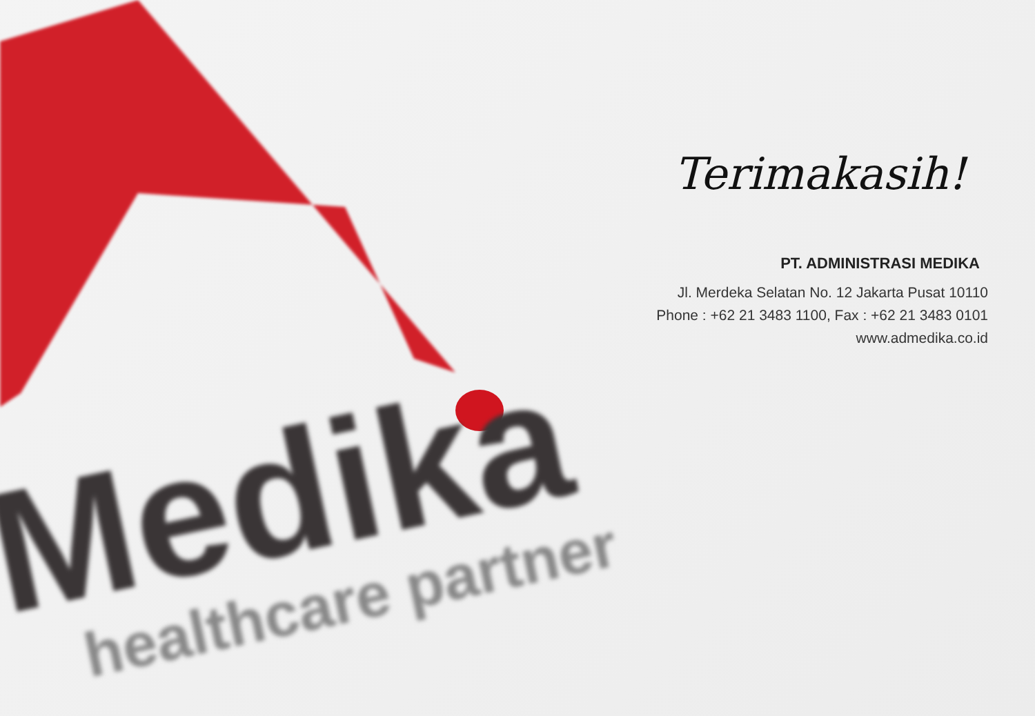Terimakasih!
PT. ADMINISTRASI MEDIKA
Jl. Merdeka Selatan No. 12 Jakarta Pusat 10110
Phone : +62 21 3483 1100, Fax : +62 21 3483 0101
www.admedika.co.id
Medika
healthcare partner